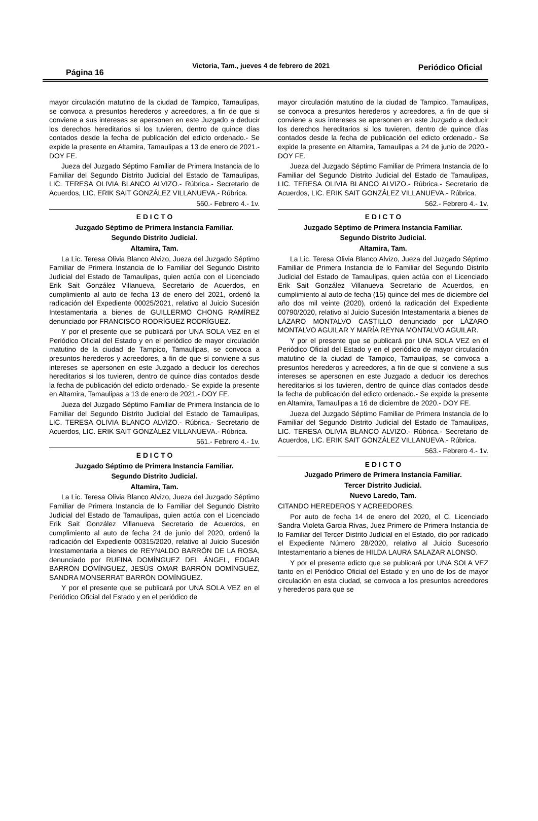Página 16
Victoria, Tam., jueves 4 de febrero de 2021
Periódico Oficial
mayor circulación matutino de la ciudad de Tampico, Tamaulipas, se convoca a presuntos herederos y acreedores, a fin de que si conviene a sus intereses se apersonen en este Juzgado a deducir los derechos hereditarios si los tuvieren, dentro de quince días contados desde la fecha de publicación del edicto ordenado.- Se expide la presente en Altamira, Tamaulipas a 13 de enero de 2021.- DOY FE.
Jueza del Juzgado Séptimo Familiar de Primera Instancia de lo Familiar del Segundo Distrito Judicial del Estado de Tamaulipas, LIC. TERESA OLIVIA BLANCO ALVIZO.- Rúbrica.- Secretario de Acuerdos, LIC. ERIK SAIT GONZÁLEZ VILLANUEVA.- Rúbrica.
560.- Febrero 4.- 1v.
E D I C T O
Juzgado Séptimo de Primera Instancia Familiar.
Segundo Distrito Judicial.
Altamira, Tam.
La Lic. Teresa Olivia Blanco Alvizo, Jueza del Juzgado Séptimo Familiar de Primera Instancia de lo Familiar del Segundo Distrito Judicial del Estado de Tamaulipas, quien actúa con el Licenciado Erik Sait González Villanueva, Secretario de Acuerdos, en cumplimiento al auto de fecha 13 de enero del 2021, ordenó la radicación del Expediente 00025/2021, relativo al Juicio Sucesión Intestamentaria a bienes de GUILLERMO CHONG RAMÍREZ denunciado por FRANCISCO RODRÍGUEZ RODRÍGUEZ.
Y por el presente que se publicará por UNA SOLA VEZ en el Periódico Oficial del Estado y en el periódico de mayor circulación matutino de la ciudad de Tampico, Tamaulipas, se convoca a presuntos herederos y acreedores, a fin de que si conviene a sus intereses se apersonen en este Juzgado a deducir los derechos hereditarios si los tuvieren, dentro de quince días contados desde la fecha de publicación del edicto ordenado.- Se expide la presente en Altamira, Tamaulipas a 13 de enero de 2021.- DOY FE.
Jueza del Juzgado Séptimo Familiar de Primera Instancia de lo Familiar del Segundo Distrito Judicial del Estado de Tamaulipas, LIC. TERESA OLIVIA BLANCO ALVIZO.- Rúbrica.- Secretario de Acuerdos, LIC. ERIK SAIT GONZÁLEZ VILLANUEVA.- Rúbrica.
561.- Febrero 4.- 1v.
E D I C T O
Juzgado Séptimo de Primera Instancia Familiar.
Segundo Distrito Judicial.
Altamira, Tam.
La Lic. Teresa Olivia Blanco Alvizo, Jueza del Juzgado Séptimo Familiar de Primera Instancia de lo Familiar del Segundo Distrito Judicial del Estado de Tamaulipas, quien actúa con el Licenciado Erik Sait González Villanueva Secretario de Acuerdos, en cumplimiento al auto de fecha 24 de junio del 2020, ordenó la radicación del Expediente 00315/2020, relativo al Juicio Sucesión Intestamentaria a bienes de REYNALDO BARRÓN DE LA ROSA, denunciado por RUFINA DOMÍNGUEZ DEL ÁNGEL, EDGAR BARRÓN DOMÍNGUEZ, JESÚS OMAR BARRÓN DOMÍNGUEZ, SANDRA MONSERRAT BARRÓN DOMÍNGUEZ.
Y por el presente que se publicará por UNA SOLA VEZ en el Periódico Oficial del Estado y en el periódico de
mayor circulación matutino de la ciudad de Tampico, Tamaulipas, se convoca a presuntos herederos y acreedores, a fin de que si conviene a sus intereses se apersonen en este Juzgado a deducir los derechos hereditarios si los tuvieren, dentro de quince días contados desde la fecha de publicación del edicto ordenado.- Se expide la presente en Altamira, Tamaulipas a 24 de junio de 2020.- DOY FE.
Jueza del Juzgado Séptimo Familiar de Primera Instancia de lo Familiar del Segundo Distrito Judicial del Estado de Tamaulipas, LIC. TERESA OLIVIA BLANCO ALVIZO.- Rúbrica.- Secretario de Acuerdos, LIC. ERIK SAIT GONZÁLEZ VILLANUEVA.- Rúbrica.
562.- Febrero 4.- 1v.
E D I C T O
Juzgado Séptimo de Primera Instancia Familiar.
Segundo Distrito Judicial.
Altamira, Tam.
La Lic. Teresa Olivia Blanco Alvizo, Jueza del Juzgado Séptimo Familiar de Primera Instancia de lo Familiar del Segundo Distrito Judicial del Estado de Tamaulipas, quien actúa con el Licenciado Erik Sait González Villanueva Secretario de Acuerdos, en cumplimiento al auto de fecha (15) quince del mes de diciembre del año dos mil veinte (2020), ordenó la radicación del Expediente 00790/2020, relativo al Juicio Sucesión Intestamentaria a bienes de LÁZARO MONTALVO CASTILLO denunciado por LÁZARO MONTALVO AGUILAR Y MARÍA REYNA MONTALVO AGUILAR.
Y por el presente que se publicará por UNA SOLA VEZ en el Periódico Oficial del Estado y en el periódico de mayor circulación matutino de la ciudad de Tampico, Tamaulipas, se convoca a presuntos herederos y acreedores, a fin de que si conviene a sus intereses se apersonen en este Juzgado a deducir los derechos hereditarios si los tuvieren, dentro de quince días contados desde la fecha de publicación del edicto ordenado.- Se expide la presente en Altamira, Tamaulipas a 16 de diciembre de 2020.- DOY FE.
Jueza del Juzgado Séptimo Familiar de Primera Instancia de lo Familiar del Segundo Distrito Judicial del Estado de Tamaulipas, LIC. TERESA OLIVIA BLANCO ALVIZO.- Rúbrica.- Secretario de Acuerdos, LIC. ERIK SAIT GONZÁLEZ VILLANUEVA.- Rúbrica.
563.- Febrero 4.- 1v.
E D I C T O
Juzgado Primero de Primera Instancia Familiar.
Tercer Distrito Judicial.
Nuevo Laredo, Tam.
CITANDO HEREDEROS Y ACREEDORES:
Por auto de fecha 14 de enero del 2020, el C. Licenciado Sandra Violeta Garcia Rivas, Juez Primero de Primera Instancia de lo Familiar del Tercer Distrito Judicial en el Estado, dio por radicado el Expediente Número 28/2020, relativo al Juicio Sucesorio Intestamentario a bienes de HILDA LAURA SALAZAR ALONSO.
Y por el presente edicto que se publicará por UNA SOLA VEZ tanto en el Periódico Oficial del Estado y en uno de los de mayor circulación en esta ciudad, se convoca a los presuntos acreedores y herederos para que se